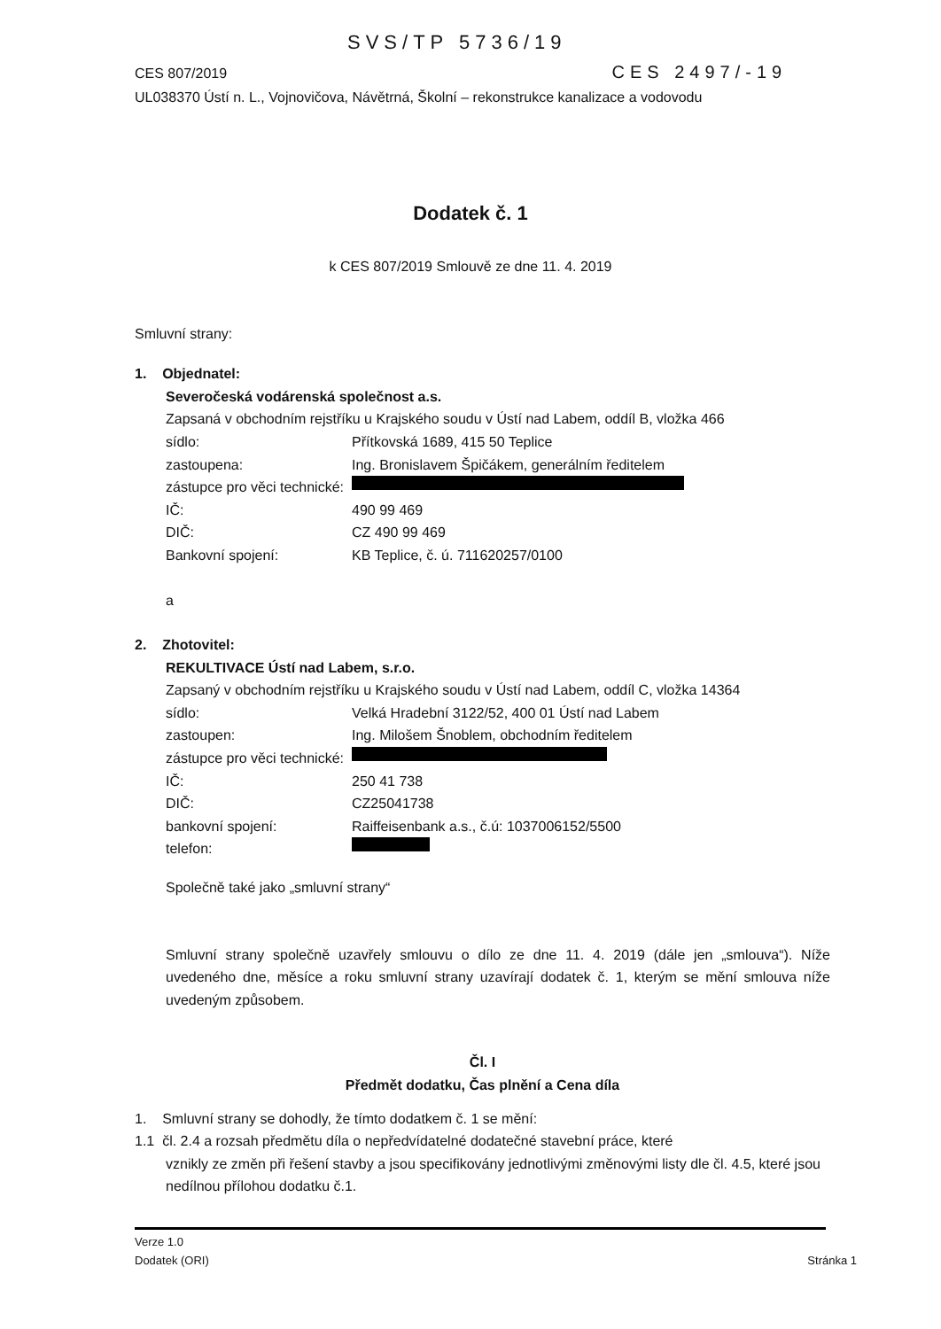SVS/TP 5736/19
CES 807/2019 CES 2497/-19
UL038370 Ústí n. L., Vojnovičova, Návětrná, Školní – rekonstrukce kanalizace a vodovodu
Dodatek č. 1
k CES 807/2019 Smlouvě ze dne 11. 4. 2019
Smluvní strany:
1. Objednatel:
Severočeská vodárenská společnost a.s.
Zapsaná v obchodním rejstříku u Krajského soudu v Ústí nad Labem, oddíl B, vložka 466
sídlo: Přítkovská 1689, 415 50 Teplice
zastoupena: Ing. Bronislavem Špičákem, generálním ředitelem
zástupce pro věci technické:
IČ: 490 99 469
DIČ: CZ 490 99 469
Bankovní spojení: KB Teplice, č. ú. 711620257/0100
a
2. Zhotovitel:
REKULTIVACE Ústí nad Labem, s.r.o.
Zapsaný v obchodním rejstříku u Krajského soudu v Ústí nad Labem, oddíl C, vložka 14364
sídlo: Velká Hradební 3122/52, 400 01 Ústí nad Labem
zastoupen: Ing. Milošem Šnoblem, obchodním ředitelem
zástupce pro věci technické:
IČ: 250 41 738
DIČ: CZ25041738
bankovní spojení: Raiffeisenbank a.s., č.ú: 1037006152/5500
telefon:
Společně také jako „smluvní strany“
Smluvní strany společně uzavřely smlouvu o dílo ze dne 11. 4. 2019 (dále jen „smlouva“). Níže uvedeného dne, měsíce a roku smluvní strany uzavírají dodatek č. 1, kterým se mění smlouva níže uvedeným způsobem.
Čl. I
Předmět dodatku, Čas plnění a Cena díla
1. Smluvní strany se dohodly, že tímto dodatkem č. 1 se mění:
1.1 čl. 2.4 a rozsah předmětu díla o nepředvídatelné dodatečné stavební práce, které
vznikly ze změn při řešení stavby a jsou specifikovány jednotlivými změnovými listy dle čl. 4.5, které jsou nedílnou přílohou dodatku č.1.
Verze 1.0
Dodatek (ORI) Stránka 1